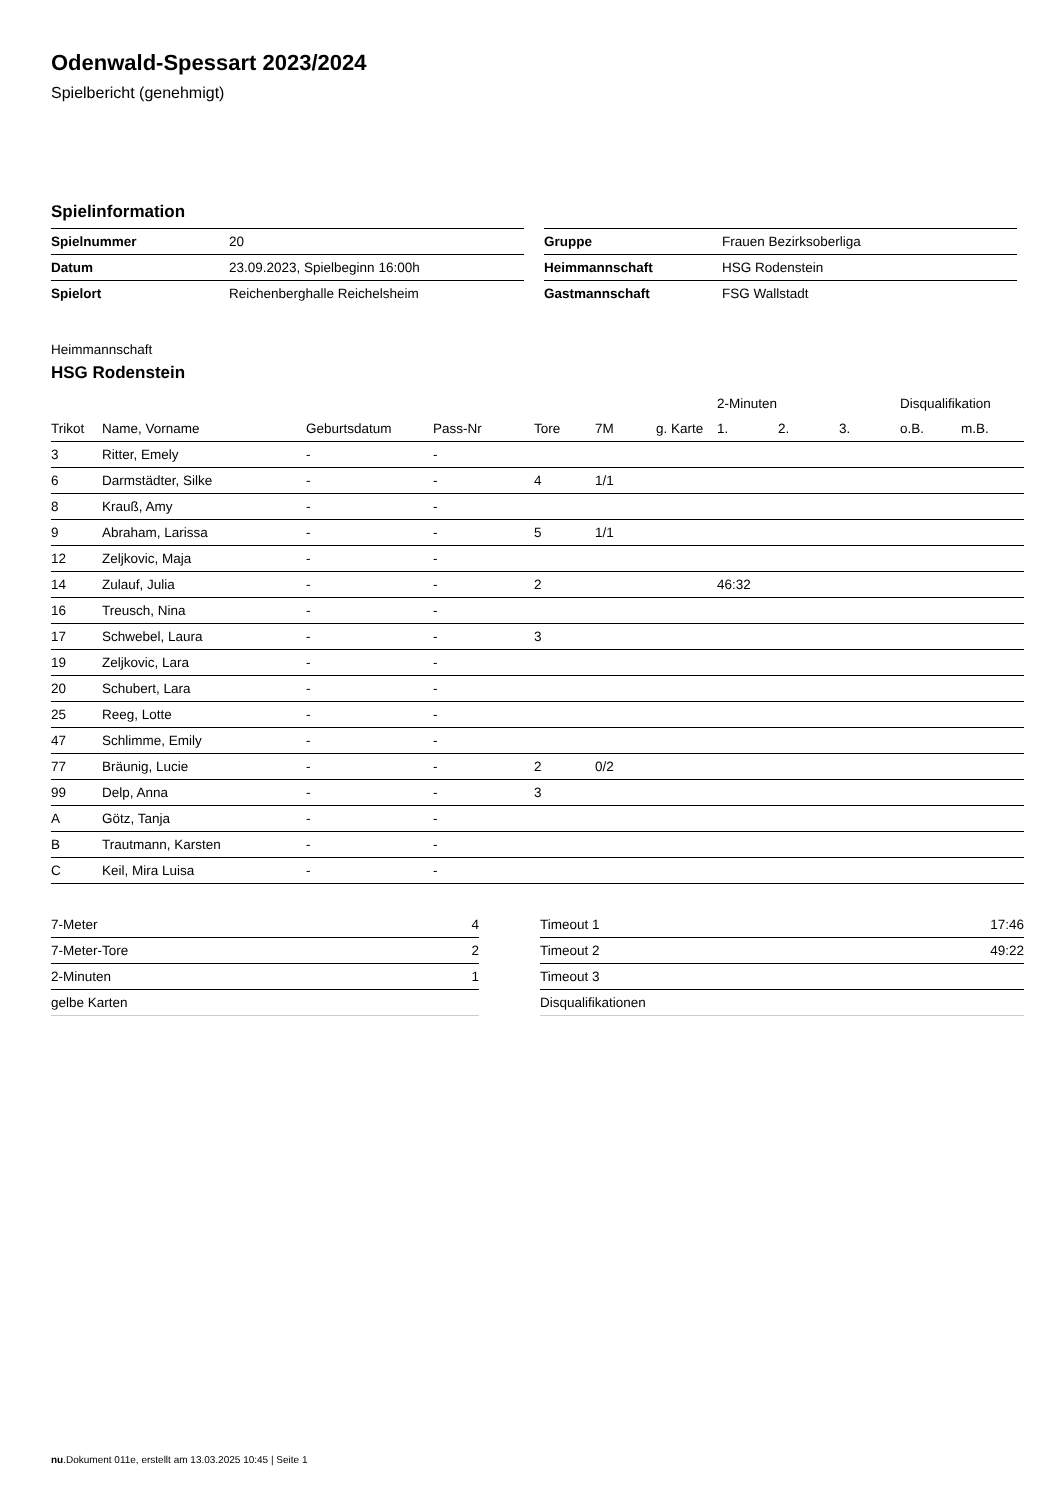Odenwald-Spessart 2023/2024
Spielbericht (genehmigt)
Spielinformation
| Spielnummer | 20 |
| Datum | 23.09.2023, Spielbeginn 16:00h |
| Spielort | Reichenberghalle Reichelsheim |
| Gruppe | Frauen Bezirksoberliga |
| Heimmannschaft | HSG Rodenstein |
| Gastmannschaft | FSG Wallstadt |
Heimmannschaft
HSG Rodenstein
| | | | | | | | 2-Minuten | | | Disqualifikation | |
| --- | --- | --- | --- | --- | --- | --- | --- | --- | --- | --- | --- |
| Trikot | Name, Vorname | Geburtsdatum | Pass-Nr | Tore | 7M | g. Karte | 1. | 2. | 3. | o.B. | m.B. |
| 3 | Ritter, Emely | - | - | | | | | | | | |
| 6 | Darmstädter, Silke | - | - | 4 | 1/1 | | | | | | |
| 8 | Krauß, Amy | - | - | | | | | | | | |
| 9 | Abraham, Larissa | - | - | 5 | 1/1 | | | | | | |
| 12 | Zeljkovic, Maja | - | - | | | | | | | | |
| 14 | Zulauf, Julia | - | - | 2 | | | 46:32 | | | | |
| 16 | Treusch, Nina | - | - | | | | | | | | |
| 17 | Schwebel, Laura | - | - | 3 | | | | | | | |
| 19 | Zeljkovic, Lara | - | - | | | | | | | | |
| 20 | Schubert, Lara | - | - | | | | | | | | |
| 25 | Reeg, Lotte | - | - | | | | | | | | |
| 47 | Schlimme, Emily | - | - | | | | | | | | |
| 77 | Bräunig, Lucie | - | - | 2 | 0/2 | | | | | | |
| 99 | Delp, Anna | - | - | 3 | | | | | | | |
| A | Götz, Tanja | - | - | | | | | | | | |
| B | Trautmann, Karsten | - | - | | | | | | | | |
| C | Keil, Mira Luisa | - | - | | | | | | | | |
| 7-Meter | 4 |
| 7-Meter-Tore | 2 |
| 2-Minuten | 1 |
| gelbe Karten | |
| Timeout 1 | 17:46 |
| Timeout 2 | 49:22 |
| Timeout 3 | |
| Disqualifikationen | |
nu.Dokument 011e, erstellt am 13.03.2025 10:45 | Seite 1